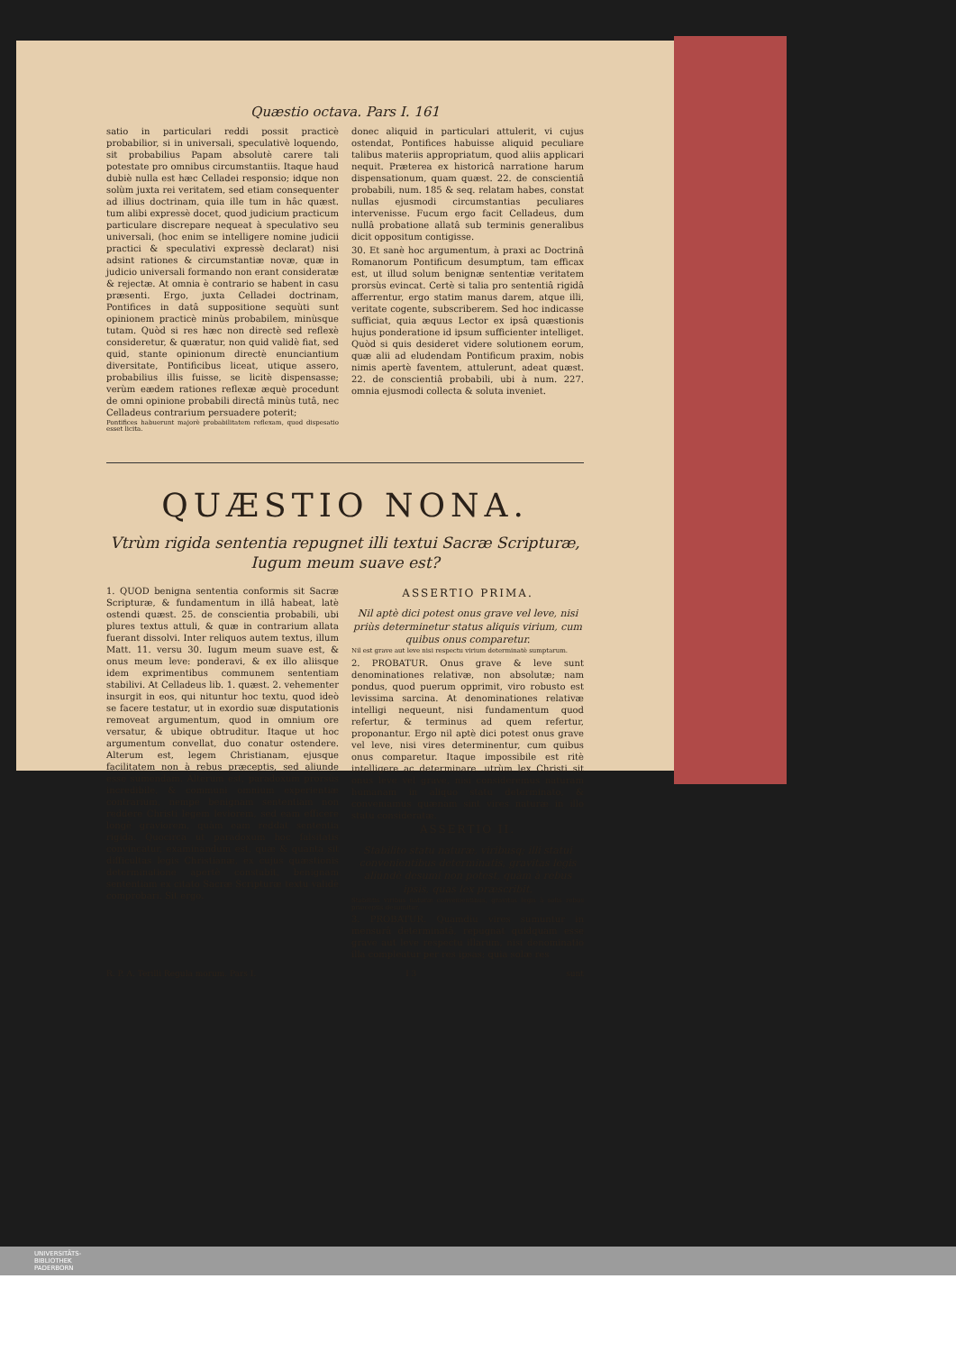Quæstio octava. Pars I. 161
satio in particulari reddi possit practicè probabilior, si in universali, speculativè loquendo, sit probabilius Papam absolutè carere tali potestate pro omnibus circumstantiis. Itaque haud dubiè nulla est hæc Celladei responsio; idque non solùm juxta rei veritatem, sed etiam consequenter ad illius doctrinam, quia ille tum in hâc quæst. tum alibi expressè docet, quod judicium practicum particulare discrepare nequeat à speculativo seu universali, (hoc enim se intelligere nomine judicii practici & speculativi expressè declarat) nisi adsint rationes & circumstantiæ novæ, quæ in judicio universali formando non erant consideratæ & rejectæ. At omnia è contrario se habent in casu præsenti. Ergo, juxta Celladei doctrinam, Pontifices in datâ suppositione sequùti sunt opinionem practicè minùs probabilem, minùsque tutam. Quòd si res hæc non directè sed reflexè consideretur, & quæratur, non quid validè fiat, sed quid, stante opinionum directè enunciantium diversitate, Pontificibus liceat, utique assero, probabilius illis fuisse, se licitè dispensasse; verùm eædem rationes reflexæ æquè procedunt de omni opinione probabili directâ minùs tutâ, nec Celladeus contrarium persuadere poterit;
Pontifices habuerunt majorè probabilitatem reflexam, quod dispesatio esset licita.
donec aliquid in particulari attulerit, vi cujus ostendat, Pontifices habuisse aliquid peculiare talibus materiis appropriatum, quod aliis applicari nequit. Præterea ex historicâ narratione harum dispensationum, quam quæst. 22. de conscientiâ probabili, num. 185 & seq. relatam habes, constat nullas ejusmodi circumstantias peculiares intervenisse. Fucum ergo facit Celladeus, dum nullâ probatione allatâ sub terminis generalibus dicit oppositum contigisse.
30. Et sanè hoc argumentum, à praxi ac Doctrinâ Romanorum Pontificum desumptum, tam efficax est, ut illud solum benignæ sententiæ veritatem prorsùs evincat. Certè si talia pro sententiâ rigidâ afferrentur, ergo statim manus darem, atque illi, veritate cogente, subscriberem. Sed hoc indicasse sufficiat, quia æquus Lector ex ipsâ quæstionis hujus ponderatione id ipsum sufficienter intelliget. Quòd si quis desideret videre solutionem eorum, quæ alii ad eludendam Pontificum praxim, nobis nimis apertè faventem, attulerunt, adeat quæst. 22. de conscientiâ probabili, ubi à num. 227. omnia ejusmodi collecta & soluta inveniet.
QUÆSTIO NONA.
Vtrùm rigida sententia repugnet illi textui Sacræ Scripturæ, Iugum meum suave est?
1. QUOD benigna sententia conformis sit Sacræ Scripturæ, & fundamentum in illâ habeat, latè ostendi quæst. 25. de conscientia probabili, ubi plures textus attuli, & quæ in contrarium allata fuerant dissolvi. Inter reliquos autem textus, illum Matt. 11. versu 30. Iugum meum suave est, & onus meum leve: ponderavi, & ex illo aliisque idem exprimentibus communem sententiam stabilivi. At Celladeus lib. 1. quæst. 2. vehementer insurgit in eos, qui nituntur hoc textu, quod ideò se facere testatur, ut in exordio suæ disputationis removeat argumentum, quod in omnium ore versatur, & ubique obtruditur. Itaque ut hoc argumentum convellat, duo conatur ostendere. Alterum est, legem Christianam, ejusque facilitatem non à rebus præceptis, sed aliunde esse sumendam. Alterum est, paradoxum prorsùs incredibile, & communi omnium experientiæ contrarium, nempe benignam sententiam non reddere Christi legem leviorem, sed eam efficere longè graviorem, quàm eam reddat sententia rigida. Quocirca ut paradoxum hoc falsitatis convincatur, examinandum est, quæ & quanta sit difficultas legis Christianæ, ex cujus quæstionis determinatione apertè constabit, benignam sententiam ex citato Sacræ Scripturæ textu validè comprobari. Sit ergo.
ASSERTIO PRIMA.
Nil aptè dici potest onus grave vel leve, nisi priùs determinetur status aliquis virium, cum quibus onus comparetur.
Nil est grave aut leve nisi respectu virium determinatè sumptarum.
2. PROBATUR. Onus grave & leve sunt denominationes relativæ, non absolutæ; nam pondus, quod puerum opprimit, viro robusto est levissima sarcina. At denominationes relativæ intelligi nequeunt, nisi fundamentum quod refertur, & terminus ad quem refertur, proponantur. Ergo nil aptè dici potest onus grave vel leve, nisi vires determinentur, cum quibus onus comparetur. Itaque impossibile est ritè intelligere ac determinare, utrùm lex Christi sit onus leve vel grave, nisi consideremus naturam humanam in aliquo statu determinato, & conveniamus quænam sint vires naturæ in illo statu consideratæ.
ASSERTIO II.
Stabilito statu naturæ, viribusq; illi statui convenientibus determinatis, gravitas legis aliundè desumi non potest, quàm à rebus ipsis, quas lex præscribit.
Stabilitis viribus naturæ convenientibus, gravitas legis à solis rebus præceptis desumitur.
3. PROBATUR. Quamdiu vires sumuntur in mensurâ determinatâ, repugnat quidquam esse grave aut leve respectu illarum, nisi denominatio illa compleatur per res ipsas; quia solæ res
R. P. A. Terilli Regula morum. Pars I. I 3 sunt
UNIVERSITÄTS-
BIBLIOTHEK
PADERBORN